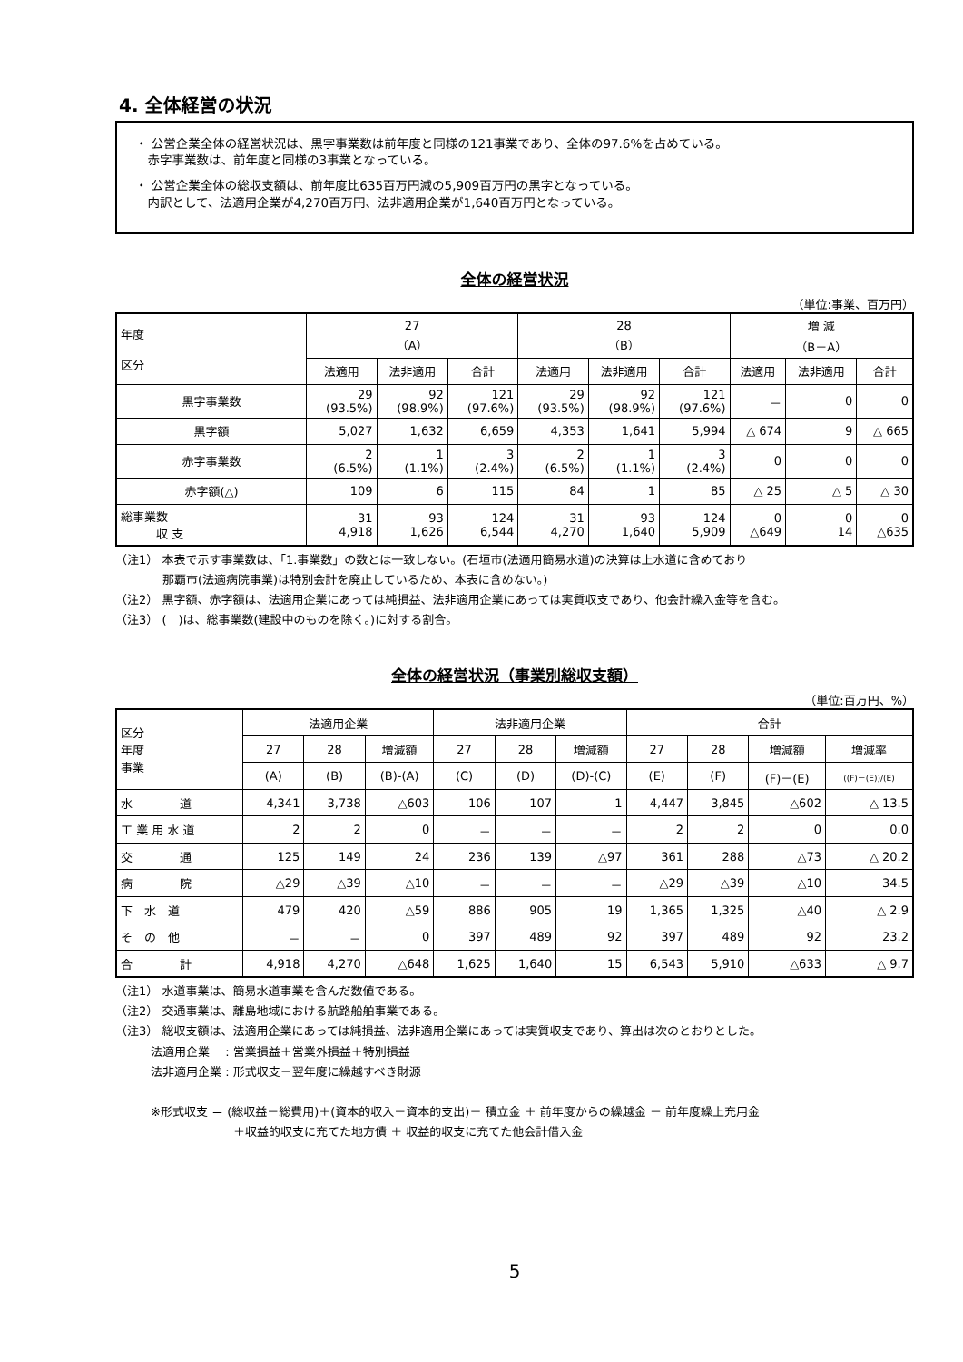4. 全体経営の状況
・ 公営企業全体の経営状況は、黒字事業数は前年度と同様の121事業であり、全体の97.6%を占めている。
　赤字事業数は、前年度と同様の3事業となっている。
・ 公営企業全体の総収支額は、前年度比635百万円減の5,909百万円の黒字となっている。
　内訳として、法適用企業が4,270百万円、法非適用企業が1,640百万円となっている。
全体の経営状況
（単位:事業、百万円）
| 年度 区分 | 27 （A） | | | 28 （B） | | | 増 減 （B－A） | | |
| --- | --- | --- | --- | --- | --- | --- | --- | --- | --- |
| | 法適用 | 法非適用 | 合計 | 法適用 | 法非適用 | 合計 | 法適用 | 法非適用 | 合計 |
| 黒字事業数 | 29 (93.5%) | 92 (98.9%) | 121 (97.6%) | 29 (93.5%) | 92 (98.9%) | 121 (97.6%) | － | 0 | 0 |
| 黒字額 | 5,027 | 1,632 | 6,659 | 4,353 | 1,641 | 5,994 | △ 674 | 9 | △ 665 |
| 赤字事業数 | 2 (6.5%) | 1 (1.1%) | 3 (2.4%) | 2 (6.5%) | 1 (1.1%) | 3 (2.4%) | 0 | 0 | 0 |
| 赤字額(△) | 109 | 6 | 115 | 84 | 1 | 85 | △ 25 | △ 5 | △ 30 |
| 総事業数 収 支 | 31 4,918 | 93 1,626 | 124 6,544 | 31 4,270 | 93 1,640 | 124 5,909 | 0 △649 | 0 14 | 0 △635 |
（注1） 本表で示す事業数は、「1.事業数」の数とは一致しない。(石垣市(法適用簡易水道)の決算は上水道に含めており
　　　　那覇市(法適病院事業)は特別会計を廃止しているため、本表に含めない。)
（注2） 黒字額、赤字額は、法適用企業にあっては純損益、法非適用企業にあっては実質収支であり、他会計繰入金等を含む。
（注3） (　)は、総事業数(建設中のものを除く。)に対する割合。
全体の経営状況（事業別総収支額）
（単位:百万円、%）
| 区分 年度 事業 | 法適用企業 | | | 法非適用企業 | | | 合計 | | | |
| --- | --- | --- | --- | --- | --- | --- | --- | --- | --- | --- |
| | 27 | 28 | 増減額 | 27 | 28 | 増減額 | 27 | 28 | 増減額 | 増減率 |
| | (A) | (B) | (B)-(A) | (C) | (D) | (D)-(C) | (E) | (F) | (F)－(E) | ((F)－(E))/(E) |
| 水 道 | 4,341 | 3,738 | △603 | 106 | 107 | 1 | 4,447 | 3,845 | △602 | △ 13.5 |
| 工 業 用 水 道 | 2 | 2 | 0 | － | － | － | 2 | 2 | 0 | 0.0 |
| 交 通 | 125 | 149 | 24 | 236 | 139 | △97 | 361 | 288 | △73 | △ 20.2 |
| 病 院 | △29 | △39 | △10 | － | － | － | △29 | △39 | △10 | 34.5 |
| 下 水 道 | 479 | 420 | △59 | 886 | 905 | 19 | 1,365 | 1,325 | △40 | △ 2.9 |
| そ の 他 | － | － | 0 | 397 | 489 | 92 | 397 | 489 | 92 | 23.2 |
| 合 計 | 4,918 | 4,270 | △648 | 1,625 | 1,640 | 15 | 6,543 | 5,910 | △633 | △ 9.7 |
（注1） 水道事業は、簡易水道事業を含んだ数値である。
（注2） 交通事業は、離島地域における航路船舶事業である。
（注3） 総収支額は、法適用企業にあっては純損益、法非適用企業にあっては実質収支であり、算出は次のとおりとした。
　　　法適用企業　 : 営業損益＋営業外損益＋特別損益
　　　法非適用企業 : 形式収支－翌年度に繰越すべき財源
　　　※形式収支 ＝ (総収益－総費用)＋(資本的収入－資本的支出)－ 積立金 ＋ 前年度からの繰越金 － 前年度繰上充用金
　　　　　　　　　　＋収益的収支に充てた地方債 ＋ 収益的収支に充てた他会計借入金
5